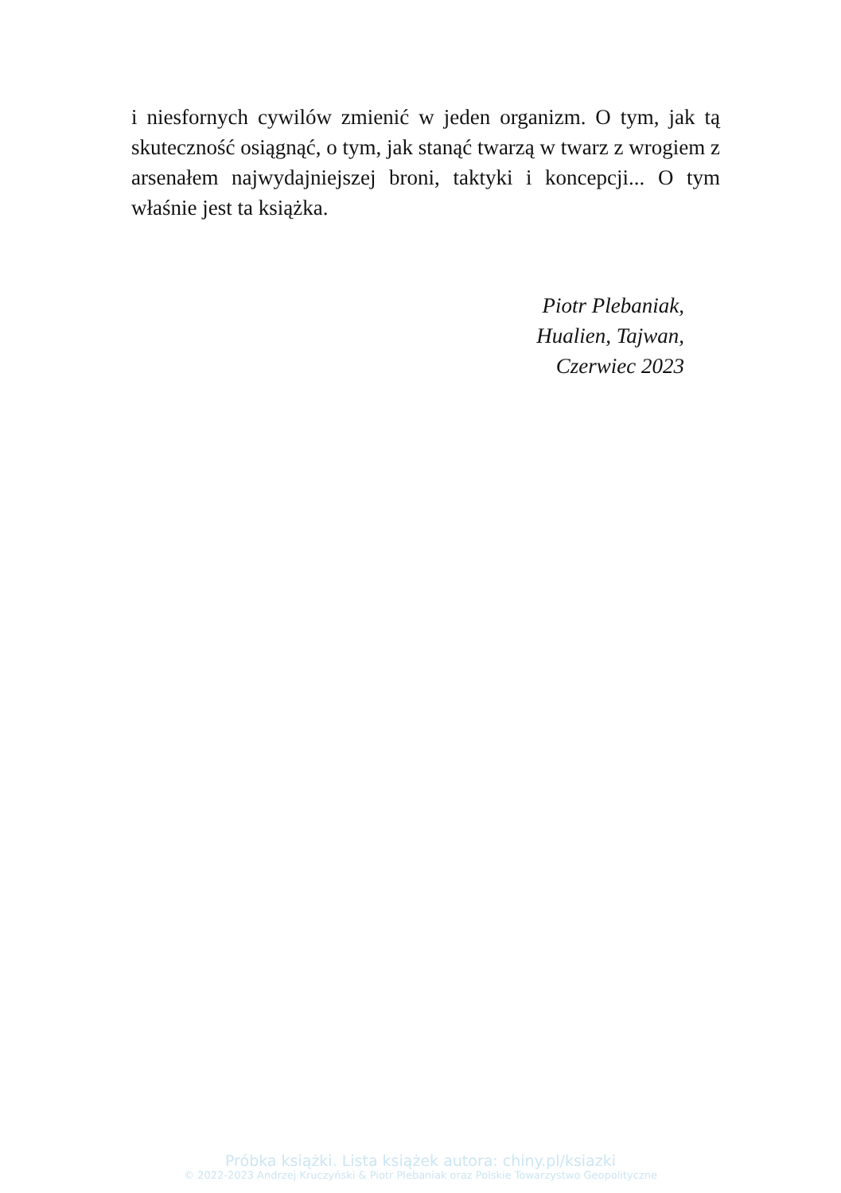i niesfornych cywilów zmienić w jeden organizm. O tym, jak tą skuteczność osiągnąć, o tym, jak stanąć twarzą w twarz z wrogiem z arsenałem najwydajniejszej broni, taktyki i koncepcji... O tym właśnie jest ta książka.
Piotr Plebaniak,
Hualien, Tajwan,
Czerwiec 2023
Próbka książki. Lista książek autora: chiny.pl/ksiazki
© 2022-2023 Andrzej Kruczyński & Piotr Plebaniak oraz Polskie Towarzystwo Geopolityczne